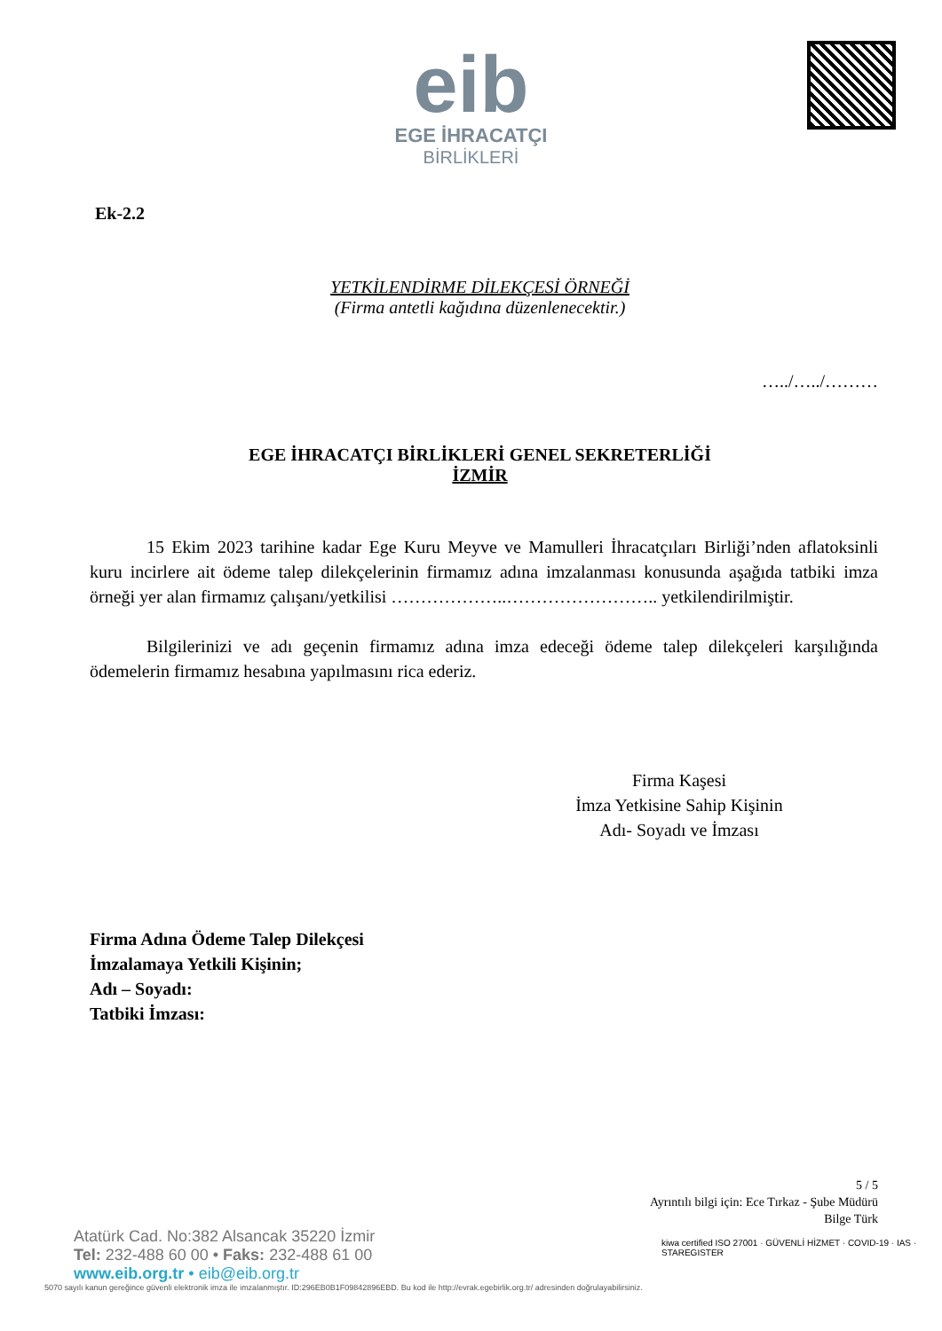eib
EGE İHRACATÇI
BİRLİKLERİ
Ek-2.2
YETKİLENDİRME DİLEKÇESİ ÖRNEĞİ
(Firma antetli kağıdına düzenlenecektir.)
…../…../………
EGE İHRACATÇI BİRLİKLERİ GENEL SEKRETERLİĞİ
İZMİR
15 Ekim 2023 tarihine kadar Ege Kuru Meyve ve Mamulleri İhracatçıları Birliği’nden aflatoksinli kuru incirlere ait ödeme talep dilekçelerinin firmamız adına imzalanması konusunda aşağıda tatbiki imza örneği yer alan firmamız çalışanı/yetkilisi ………………..…………………….. yetkilendirilmiştir.
Bilgilerinizi ve adı geçenin firmamız adına imza edeceği ödeme talep dilekçeleri karşılığında ödemelerin firmamız hesabına yapılmasını rica ederiz.
Firma Kaşesi
İmza Yetkisine Sahip Kişinin
Adı- Soyadı ve İmzası
Firma Adına Ödeme Talep Dilekçesi
İmzalamaya Yetkili Kişinin;
Adı – Soyadı:
Tatbiki İmzası:
5 / 5
Ayrıntılı bilgi için: Ece Tırkaz - Şube Müdürü
Bilge Türk
Atatürk Cad. No:382 Alsancak 35220 İzmir
Tel: 232-488 60 00 • Faks: 232-488 61 00
www.eib.org.tr • eib@eib.org.tr
5070 sayılı kanun gereğince güvenli elektronik imza ile imzalanmıştır. ID:296EB0B1F09842896EBD. Bu kod ile http://evrak.egebirlik.org.tr/ adresinden doğrulayabilirsiniz.
kiwa certified ISO 27001 · GÜVENLİ HİZMET · COVID-19 · IAS · STAREGISTER